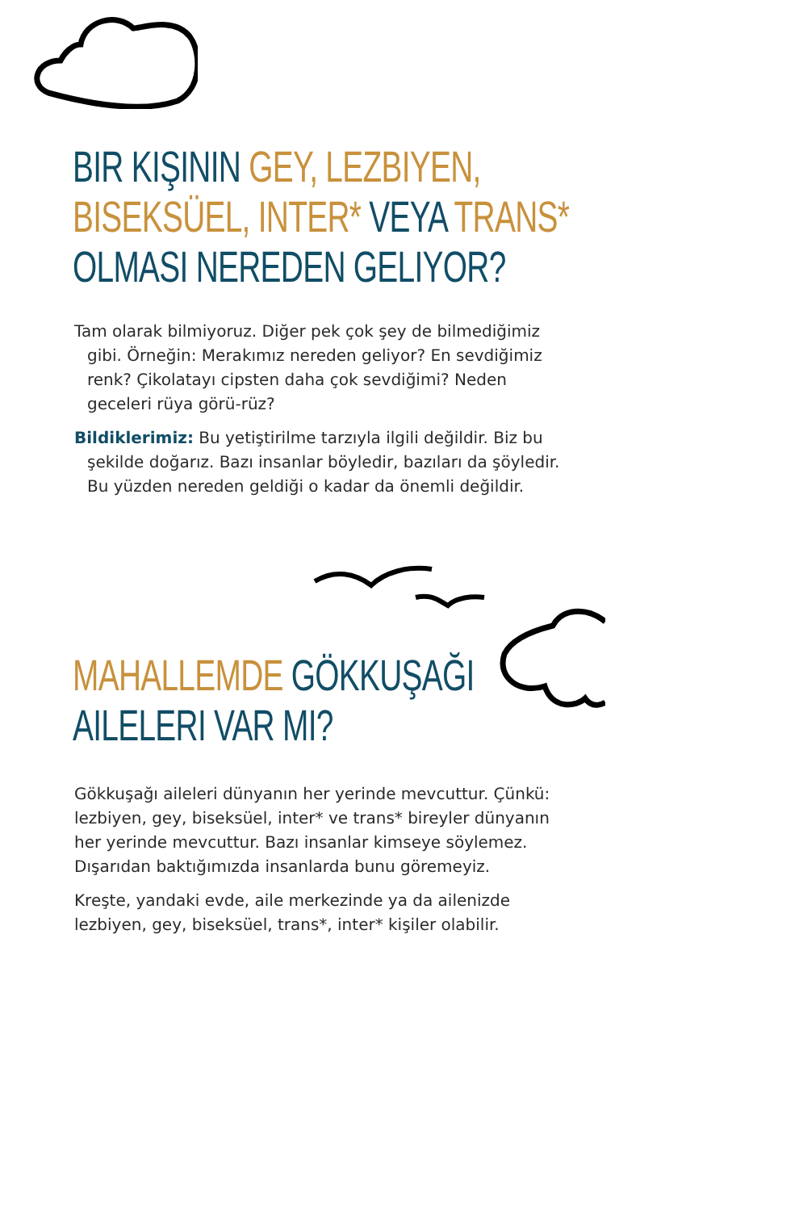BIR KIŞININ GEY, LEZBIYEN,
BISEKSÜEL, INTER* VEYA TRANS*
OLMASI NEREDEN GELIYOR?
Tam olarak bilmiyoruz. Diğer pek çok şey de bilmediğimiz gibi. Örneğin: Merakımız nereden geliyor? En sevdiğimiz renk? Çikolatayı cipsten daha çok sevdiğimi? Neden geceleri rüya görü-rüz?
Bildiklerimiz: Bu yetiştirilme tarzıyla ilgili değildir. Biz bu şekilde doğarız. Bazı insanlar böyledir, bazıları da şöyledir. Bu yüzden nereden geldiği o kadar da önemli değildir.
MAHALLEMDE GÖKKUŞAĞI
AILELERI VAR MI?
Gökkuşağı aileleri dünyanın her yerinde mevcuttur. Çünkü: lezbiyen, gey, biseksüel, inter* ve trans* bireyler dünyanın her yerinde mevcuttur. Bazı insanlar kimseye söylemez. Dışarıdan baktığımızda insanlarda bunu göremeyiz.
Kreşte, yandaki evde, aile merkezinde ya da ailenizde lezbiyen, gey, biseksüel, trans*, inter* kişiler olabilir.